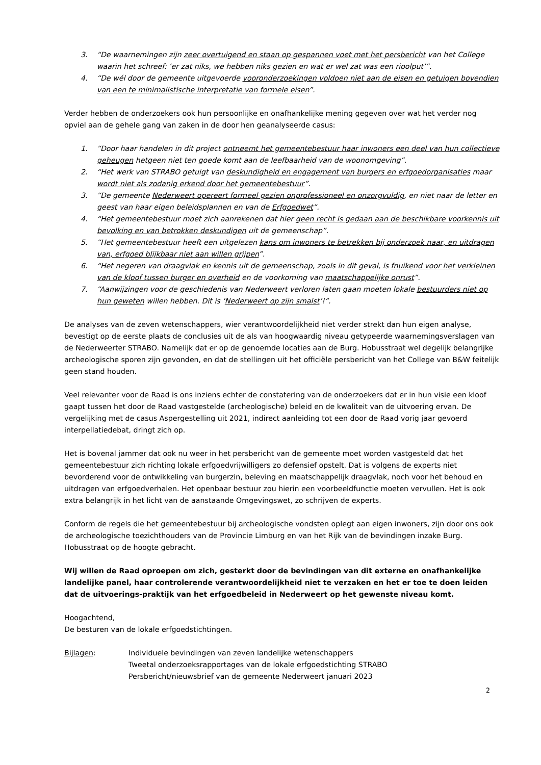3. “De waarnemingen zijn zeer overtuigend en staan op gespannen voet met het persbericht van het College waarin het schreef: ‘er zat niks, we hebben niks gezien en wat er wel zat was een rioolput’”.
4. “De wél door de gemeente uitgevoerde vooronderzoekingen voldoen niet aan de eisen en getuigen bovendien van een te minimalistische interpretatie van formele eisen”.
Verder hebben de onderzoekers ook hun persoonlijke en onafhankelijke mening gegeven over wat het verder nog opviel aan de gehele gang van zaken in de door hen geanalyseerde casus:
1. “Door haar handelen in dit project ontneemt het gemeentebestuur haar inwoners een deel van hun collectieve geheugen hetgeen niet ten goede komt aan de leefbaarheid van de woonomgeving”.
2. “Het werk van STRABO getuigt van deskundigheid en engagement van burgers en erfgoedorganisaties maar wordt niet als zodanig erkend door het gemeentebestuur”.
3. “De gemeente Nederweert opereert formeel gezien onprofessioneel en onzorgvuldig, en niet naar de letter en geest van haar eigen beleidsplannen en van de Erfgoedwet”.
4. “Het gemeentebestuur moet zich aanrekenen dat hier geen recht is gedaan aan de beschikbare voorkennis uit bevolking en van betrokken deskundigen uit de gemeenschap”.
5. “Het gemeentebestuur heeft een uitgelezen kans om inwoners te betrekken bij onderzoek naar, en uitdragen van, erfgoed blijkbaar niet aan willen grijpen”.
6. “Het negeren van draagvlak en kennis uit de gemeenschap, zoals in dit geval, is fnuikend voor het verkleinen van de kloof tussen burger en overheid en de voorkoming van maatschappelijke onrust”.
7. “Aanwijzingen voor de geschiedenis van Nederweert verloren laten gaan moeten lokale bestuurders niet op hun geweten willen hebben. Dit is ‘Nederweert op zijn smalst’!”.
De analyses van de zeven wetenschappers, wier verantwoordelijkheid niet verder strekt dan hun eigen analyse, bevestigt op de eerste plaats de conclusies uit de als van hoogwaardig niveau getypeerde waarnemingsverslagen van de Nederweerter STRABO. Namelijk dat er op de genoemde locaties aan de Burg. Hobusstraat wel degelijk belangrijke archeologische sporen zijn gevonden, en dat de stellingen uit het officiële persbericht van het College van B&W feitelijk geen stand houden.
Veel relevanter voor de Raad is ons inziens echter de constatering van de onderzoekers dat er in hun visie een kloof gaapt tussen het door de Raad vastgestelde (archeologische) beleid en de kwaliteit van de uitvoering ervan. De vergelijking met de casus Aspergestelling uit 2021, indirect aanleiding tot een door de Raad vorig jaar gevoerd interpellatiedebat, dringt zich op.
Het is bovenal jammer dat ook nu weer in het persbericht van de gemeente moet worden vastgesteld dat het gemeentebestuur zich richting lokale erfgoedvrijwilligers zo defensief opstelt. Dat is volgens de experts niet bevorderend voor de ontwikkeling van burgerzin, beleving en maatschappelijk draagvlak, noch voor het behoud en uitdragen van erfgoedverhalen. Het openbaar bestuur zou hierin een voorbeeldfunctie moeten vervullen. Het is ook extra belangrijk in het licht van de aanstaande Omgevingswet, zo schrijven de experts.
Conform de regels die het gemeentebestuur bij archeologische vondsten oplegt aan eigen inwoners, zijn door ons ook de archeologische toezichthouders van de Provincie Limburg en van het Rijk van de bevindingen inzake Burg. Hobusstraat op de hoogte gebracht.
Wij willen de Raad oproepen om zich, gesterkt door de bevindingen van dit externe en onafhankelijke landelijke panel, haar controlerende verantwoordelijkheid niet te verzaken en het er toe te doen leiden dat de uitvoerings-praktijk van het erfgoedbeleid in Nederweert op het gewenste niveau komt.
Hoogachtend,
De besturen van de lokale erfgoedstichtingen.
Bijlagen: Individuele bevindingen van zeven landelijke wetenschappers
Tweetal onderzoeksrapportages van de lokale erfgoedstichting STRABO
Persbericht/nieuwsbrief van de gemeente Nederweert januari 2023
2